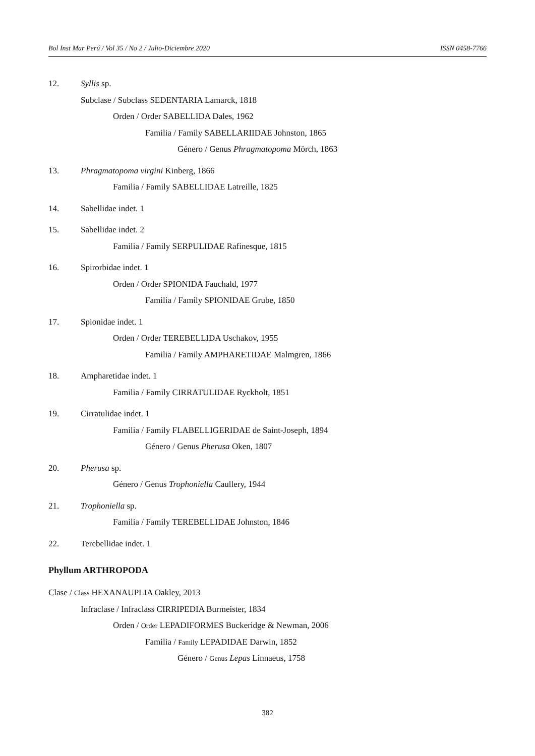Bol Inst Mar Perú / Vol 35 / No 2 / Julio-Diciembre 2020 ISSN 0458-7766
12. Syllis sp.
Subclase / Subclass SEDENTARIA Lamarck, 1818
Orden / Order SABELLIDA Dales, 1962
Familia / Family SABELLARIIDAE Johnston, 1865
Género / Genus Phragmatopoma Mörch, 1863
13. Phragmatopoma virgini Kinberg, 1866
Familia / Family SABELLIDAE Latreille, 1825
14. Sabellidae indet. 1
15. Sabellidae indet. 2
Familia / Family SERPULIDAE Rafinesque, 1815
16. Spirorbidae indet. 1
Orden / Order SPIONIDA Fauchald, 1977
Familia / Family SPIONIDAE Grube, 1850
17. Spionidae indet. 1
Orden / Order TEREBELLIDA Uschakov, 1955
Familia / Family AMPHARETIDAE Malmgren, 1866
18. Ampharetidae indet. 1
Familia / Family CIRRATULIDAE Ryckholt, 1851
19. Cirratulidae indet. 1
Familia / Family FLABELLIGERIDAE de Saint-Joseph, 1894
Género / Genus Pherusa Oken, 1807
20. Pherusa sp.
Género / Genus Trophoniella Caullery, 1944
21. Trophoniella sp.
Familia / Family TEREBELLIDAE Johnston, 1846
22. Terebellidae indet. 1
Phyllum ARTHROPODA
Clase / Class HEXANAUPLIA Oakley, 2013
Infraclase / Infraclass CIRRIPEDIA Burmeister, 1834
Orden / Order LEPADIFORMES Buckeridge & Newman, 2006
Familia / Family LEPADIDAE Darwin, 1852
Género / Genus Lepas Linnaeus, 1758
382